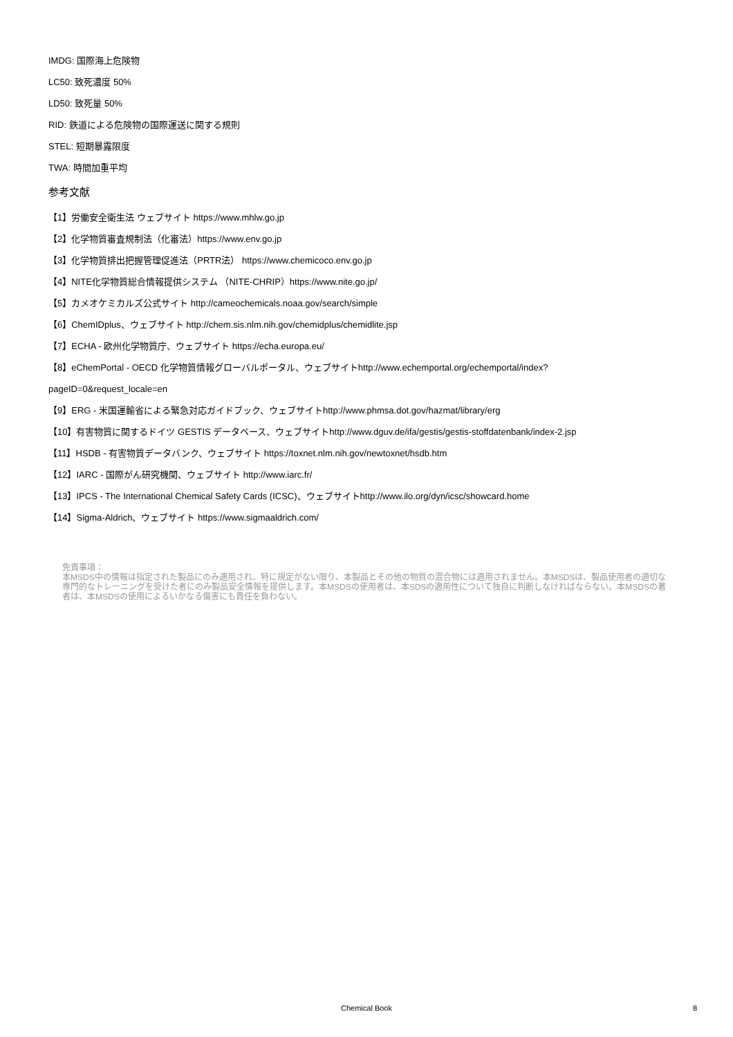IMDG: 国際海上危険物
LC50: 致死濃度 50%
LD50: 致死量 50%
RID: 鉄道による危険物の国際運送に関する規則
STEL: 短期暴露限度
TWA: 時間加重平均
参考文献
【1】労働安全衛生法 ウェブサイト https://www.mhlw.go.jp
【2】化学物質審査規制法（化審法）https://www.env.go.jp
【3】化学物質排出把握管理促進法（PRTR法） https://www.chemicoco.env.go.jp
【4】NITE化学物質総合情報提供システム （NITE-CHRIP）https://www.nite.go.jp/
【5】カメオケミカルズ公式サイト http://cameochemicals.noaa.gov/search/simple
【6】ChemIDplus、ウェブサイト http://chem.sis.nlm.nih.gov/chemidplus/chemidlite.jsp
【7】ECHA - 欧州化学物質庁、ウェブサイト https://echa.europa.eu/
【8】eChemPortal - OECD 化学物質情報グローバルポータル、ウェブサイトhttp://www.echemportal.org/echemportal/index?
pageID=0&request_locale=en
【9】ERG - 米国運輸省による緊急対応ガイドブック、ウェブサイトhttp://www.phmsa.dot.gov/hazmat/library/erg
【10】有害物質に関するドイツ GESTIS データベース、ウェブサイトhttp://www.dguv.de/ifa/gestis/gestis-stoffdatenbank/index-2.jsp
【11】HSDB - 有害物質データバンク、ウェブサイト https://toxnet.nlm.nih.gov/newtoxnet/hsdb.htm
【12】IARC - 国際がん研究機関、ウェブサイト http://www.iarc.fr/
【13】IPCS - The International Chemical Safety Cards (ICSC)、ウェブサイトhttp://www.ilo.org/dyn/icsc/showcard.home
【14】Sigma-Aldrich、ウェブサイト https://www.sigmaaldrich.com/
免責事項：
本MSDS中の情報は指定された製品にのみ適用され、特に規定がない限り、本製品とその他の物質の混合物には適用されません。本MSDSは、製品使用者の適切な専門的なトレーニングを受けた者にのみ製品安全情報を提供します。本MSDSの使用者は、本SDSの適用性について独自に判断しなければならない。本MSDSの著者は、本MSDSの使用によるいかなる傷害にも責任を負わない。
Chemical Book
8